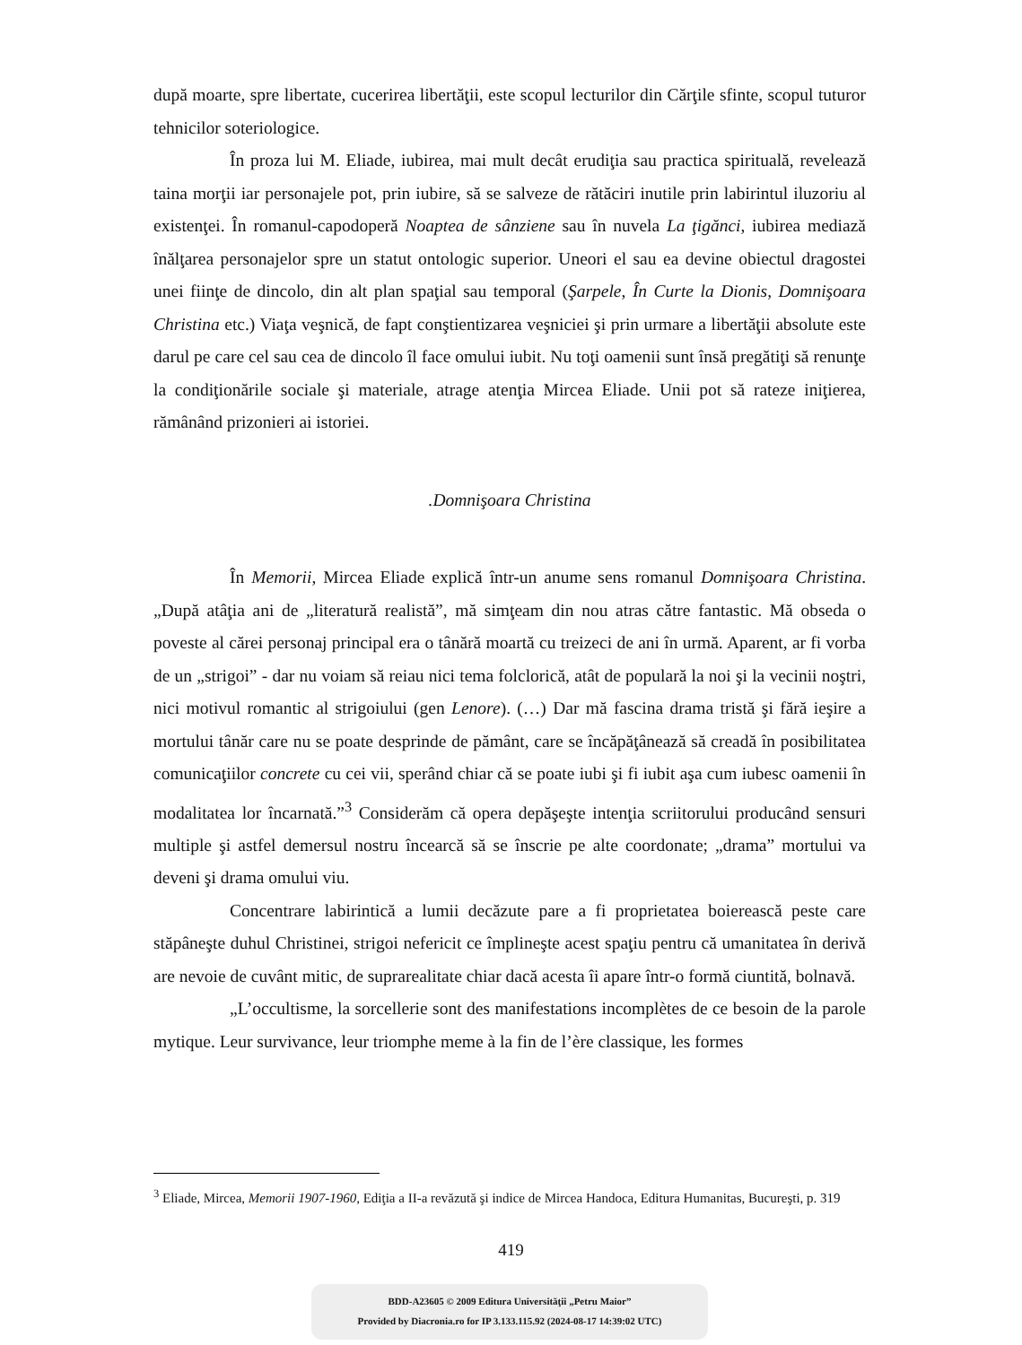după moarte, spre libertate, cucerirea libertăţii, este scopul lecturilor din Cărţile sfinte, scopul tuturor tehnicilor soteriologice.
În proza lui M. Eliade, iubirea, mai mult decât erudiţia sau practica spirituală, revelează taina morţii iar personajele pot, prin iubire, să se salveze de rătăciri inutile prin labirintul iluzoriu al existenţei. În romanul-capodoperă Noaptea de sânziene sau în nuvela La ţigănci, iubirea mediază înălţarea personajelor spre un statut ontologic superior. Uneori el sau ea devine obiectul dragostei unei fiinţe de dincolo, din alt plan spaţial sau temporal (Şarpele, În Curte la Dionis, Domnişoara Christina etc.) Viaţa veşnică, de fapt conştientizarea veşniciei şi prin urmare a libertăţii absolute este darul pe care cel sau cea de dincolo îl face omului iubit. Nu toţi oamenii sunt însă pregătiţi să renunţe la condiţionările sociale şi materiale, atrage atenţia Mircea Eliade. Unii pot să rateze iniţierea, rămânând prizonieri ai istoriei.
.Domnişoara Christina
În Memorii, Mircea Eliade explică într-un anume sens romanul Domnişoara Christina. „După atâţia ani de „literatură realistă”, mă simţeam din nou atras către fantastic. Mă obseda o poveste al cărei personaj principal era o tânără moartă cu treizeci de ani în urmă. Aparent, ar fi vorba de un „strigoi” - dar nu voiam să reiau nici tema folclorică, atât de populară la noi şi la vecinii noştri, nici motivul romantic al strigoiului (gen Lenore). (…) Dar mă fascina drama tristă şi fără ieşire a mortului tânăr care nu se poate desprinde de pământ, care se încăpăţânează să creadă în posibilitatea comunicaţiilor concrete cu cei vii, sperând chiar că se poate iubi şi fi iubit aşa cum iubesc oamenii în modalitatea lor încarnată.”<sup>3</sup> Considerăm că opera depăşeşte intenţia scriitorului producând sensuri multiple şi astfel demersul nostru încearcă să se înscrie pe alte coordonate; „drama” mortului va deveni şi drama omului viu.
Concentrare labirintică a lumii decăzute pare a fi proprietatea boierească peste care stăpâneşte duhul Christinei, strigoi nefericit ce împlineşte acest spaţiu pentru că umanitatea în derivă are nevoie de cuvânt mitic, de suprarealitate chiar dacă acesta îi apare într-o formă ciuntită, bolnavă.
„L’occultisme, la sorcellerie sont des manifestations incomplètes de ce besoin de la parole mytique. Leur survivance, leur triomphe meme à la fin de l’ère classique, les formes
<sup>3</sup> Eliade, Mircea, Memorii 1907-1960, Ediţia a II-a revăzută şi indice de Mircea Handoca, Editura Humanitas, Bucureşti, p. 319
419
BDD-A23605 © 2009 Editura Universităţii „Petru Maior”
Provided by Diacronia.ro for IP 3.133.115.92 (2024-08-17 14:39:02 UTC)